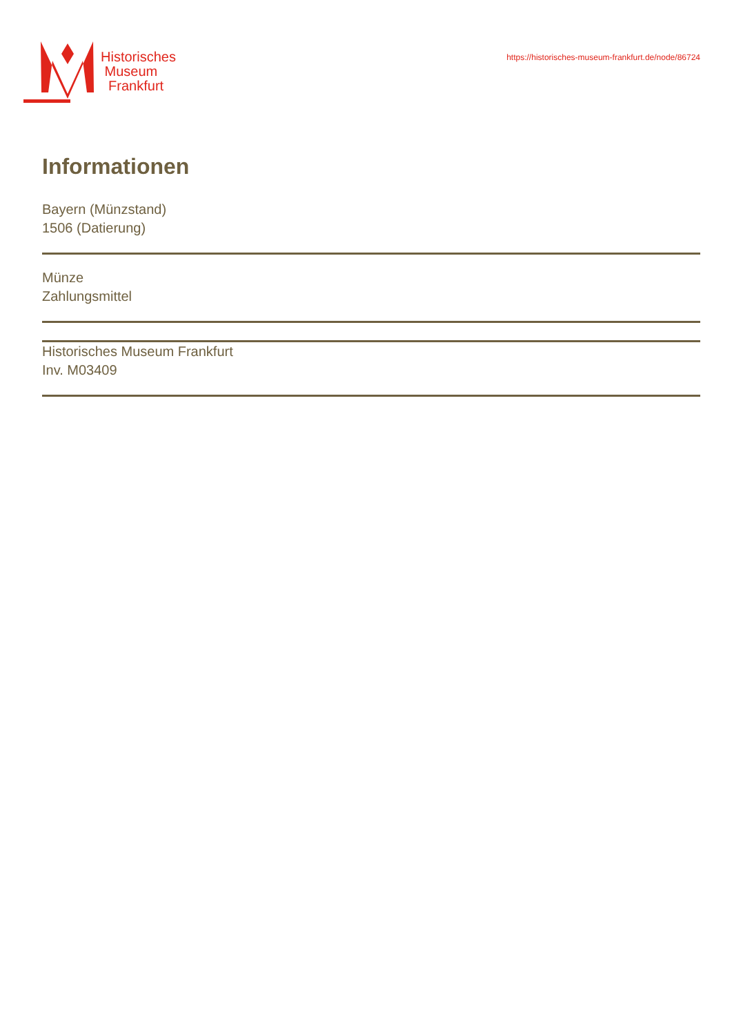Historisches
Museum
Frankfurt
https://historisches-museum-frankfurt.de/node/86724
Informationen
Bayern (Münzstand)
1506 (Datierung)
Münze
Zahlungsmittel
Historisches Museum Frankfurt
Inv. M03409